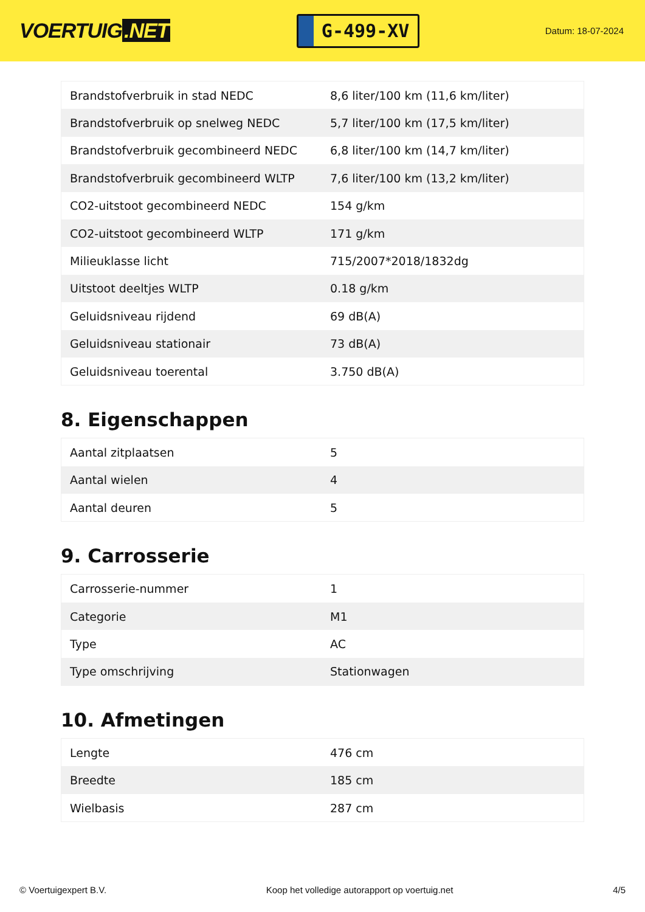VOERTUIG.NET
G-499-XV
Datum: 18-07-2024
| Brandstofverbruik in stad NEDC | 8,6 liter/100 km (11,6 km/liter) |
| Brandstofverbruik op snelweg NEDC | 5,7 liter/100 km (17,5 km/liter) |
| Brandstofverbruik gecombineerd NEDC | 6,8 liter/100 km (14,7 km/liter) |
| Brandstofverbruik gecombineerd WLTP | 7,6 liter/100 km (13,2 km/liter) |
| CO2-uitstoot gecombineerd NEDC | 154 g/km |
| CO2-uitstoot gecombineerd WLTP | 171 g/km |
| Milieuklasse licht | 715/2007*2018/1832dg |
| Uitstoot deeltjes WLTP | 0.18 g/km |
| Geluidsniveau rijdend | 69 dB(A) |
| Geluidsniveau stationair | 73 dB(A) |
| Geluidsniveau toerental | 3.750 dB(A) |
8. Eigenschappen
| Aantal zitplaatsen | 5 |
| Aantal wielen | 4 |
| Aantal deuren | 5 |
9. Carrosserie
| Carrosserie-nummer | 1 |
| Categorie | M1 |
| Type | AC |
| Type omschrijving | Stationwagen |
10. Afmetingen
| Lengte | 476 cm |
| Breedte | 185 cm |
| Wielbasis | 287 cm |
© Voertuigexpert B.V. Koop het volledige autorapport op voertuig.net 4/5